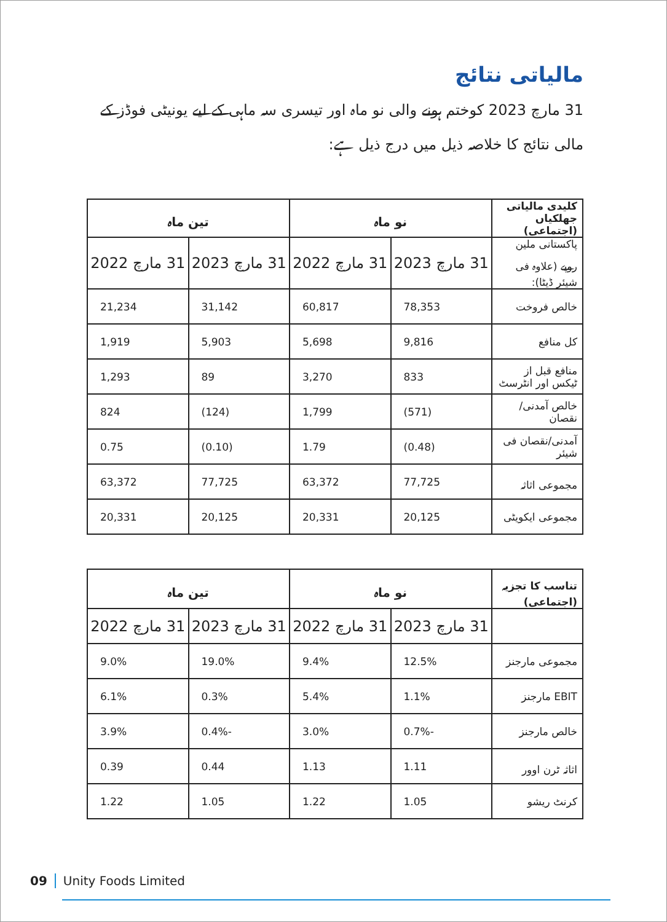مالیاتی نتائج
31 مارچ 2023 کوختم ہونے والی نو ماہ اور تیسری سہ ماہی کے لیے یونیٹی فوڈز کے مالی نتائج کا خلاصہ ذیل میں درج ذیل ہے:
| کلیدی مالیاتی جھلکیاں (اجتماعی) | نو ماہ | | تین ماہ | |
| --- | --- | --- | --- | --- |
| پاکستانی ملین روپے (علاوہ فی شیئر ڈیٹا): | 31 مارچ 2023 | 31 مارچ 2022 | 31 مارچ 2023 | 31 مارچ 2022 |
| خالص فروخت | 78,353 | 60,817 | 31,142 | 21,234 |
| کل منافع | 9,816 | 5,698 | 5,903 | 1,919 |
| منافع قبل از ٹیکس اور انٹرسٹ | 833 | 3,270 | 89 | 1,293 |
| خالص آمدنی/نقصان | (571) | 1,799 | (124) | 824 |
| آمدنی/نقصان فی شیئر | (0.48) | 1.79 | (0.10) | 0.75 |
| مجموعی اثاثہ | 77,725 | 63,372 | 77,725 | 63,372 |
| مجموعی ایکویٹی | 20,125 | 20,331 | 20,125 | 20,331 |
| تناسب کا تجزیہ (اجتماعی) | نو ماہ | | تین ماہ | |
| --- | --- | --- | --- | --- |
| | 31 مارچ 2023 | 31 مارچ 2022 | 31 مارچ 2023 | 31 مارچ 2022 |
| مجموعی مارجنز | 12.5% | 9.4% | 19.0% | 9.0% |
| EBIT مارجنز | 1.1% | 5.4% | 0.3% | 6.1% |
| خالص مارجنز | -0.7% | 3.0% | -0.4% | 3.9% |
| اثاثہ ٹرن اوور | 1.11 | 1.13 | 0.44 | 0.39 |
| کرنٹ ریشو | 1.05 | 1.22 | 1.05 | 1.22 |
09 Unity Foods Limited